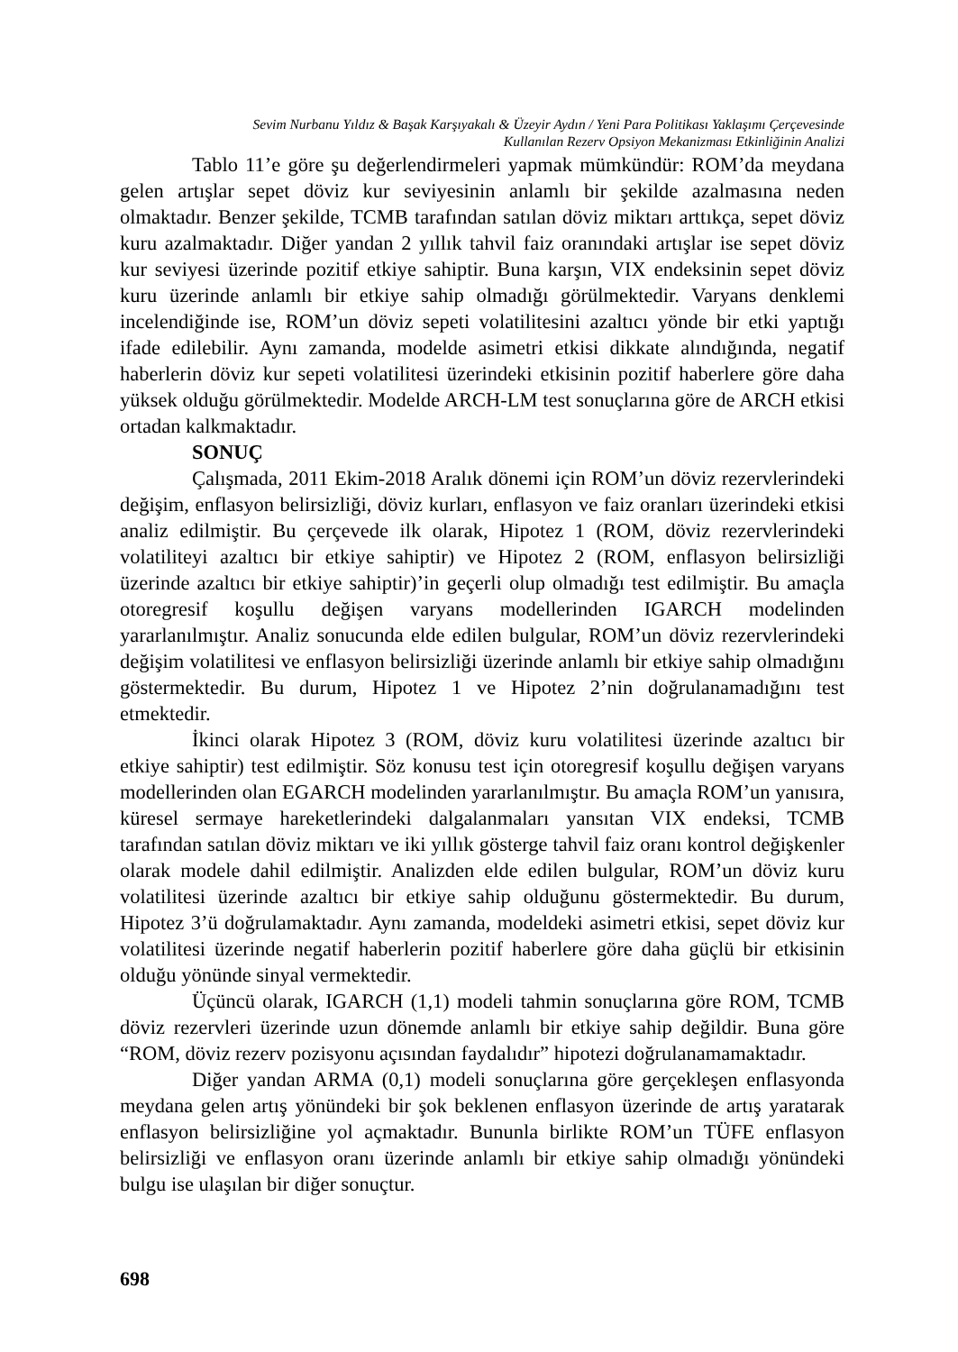Sevim Nurbanu Yıldız & Başak Karşıyakalı & Üzeyir Aydın / Yeni Para Politikası Yaklaşımı Çerçevesinde
Kullanılan Rezerv Opsiyon Mekanizması Etkinliğinin Analizi
Tablo 11’e göre şu değerlendirmeleri yapmak mümkündür: ROM’da meydana gelen artışlar sepet döviz kur seviyesinin anlamlı bir şekilde azalmasına neden olmaktadır. Benzer şekilde, TCMB tarafından satılan döviz miktarı arttıkça, sepet döviz kuru azalmaktadır. Diğer yandan 2 yıllık tahvil faiz oranındaki artışlar ise sepet döviz kur seviyesi üzerinde pozitif etkiye sahiptir. Buna karşın, VIX endeksinin sepet döviz kuru üzerinde anlamlı bir etkiye sahip olmadığı görülmektedir. Varyans denklemi incelendiğinde ise, ROM’un döviz sepeti volatilitesini azaltıcı yönde bir etki yaptığı ifade edilebilir. Aynı zamanda, modelde asimetri etkisi dikkate alındığında, negatif haberlerin döviz kur sepeti volatilitesi üzerindeki etkisinin pozitif haberlere göre daha yüksek olduğu görülmektedir. Modelde ARCH-LM test sonuçlarına göre de ARCH etkisi ortadan kalkmaktadır.
SONUÇ
Çalışmada, 2011 Ekim-2018 Aralık dönemi için ROM’un döviz rezervlerindeki değişim, enflasyon belirsizliği, döviz kurları, enflasyon ve faiz oranları üzerindeki etkisi analiz edilmiştir. Bu çerçevede ilk olarak, Hipotez 1 (ROM, döviz rezervlerindeki volatiliteyi azaltıcı bir etkiye sahiptir) ve Hipotez 2 (ROM, enflasyon belirsizliği üzerinde azaltıcı bir etkiye sahiptir)’in geçerli olup olmadığı test edilmiştir. Bu amaçla otoregresif koşullu değişen varyans modellerinden IGARCH modelinden yararlanılmıştır. Analiz sonucunda elde edilen bulgular, ROM’un döviz rezervlerindeki değişim volatilitesi ve enflasyon belirsizliği üzerinde anlamlı bir etkiye sahip olmadığını göstermektedir. Bu durum, Hipotez 1 ve Hipotez 2’nin doğrulanamadığını test etmektedir.
İkinci olarak Hipotez 3 (ROM, döviz kuru volatilitesi üzerinde azaltıcı bir etkiye sahiptir) test edilmiştir. Söz konusu test için otoregresif koşullu değişen varyans modellerinden olan EGARCH modelinden yararlanılmıştır. Bu amaçla ROM’un yanısıra, küresel sermaye hareketlerindeki dalgalanmaları yansıtan VIX endeksi, TCMB tarafından satılan döviz miktarı ve iki yıllık gösterge tahvil faiz oranı kontrol değişkenler olarak modele dahil edilmiştir. Analizden elde edilen bulgular, ROM’un döviz kuru volatilitesi üzerinde azaltıcı bir etkiye sahip olduğunu göstermektedir. Bu durum, Hipotez 3’ü doğrulamaktadır. Aynı zamanda, modeldeki asimetri etkisi, sepet döviz kur volatilitesi üzerinde negatif haberlerin pozitif haberlere göre daha güçlü bir etkisinin olduğu yönünde sinyal vermektedir.
Üçüncü olarak, IGARCH (1,1) modeli tahmin sonuçlarına göre ROM, TCMB döviz rezervleri üzerinde uzun dönemde anlamlı bir etkiye sahip değildir. Buna göre “ROM, döviz rezerv pozisyonu açısından faydalıdır” hipotezi doğrulanamamaktadır.
Diğer yandan ARMA (0,1) modeli sonuçlarına göre gerçekleşen enflasyonda meydana gelen artış yönündeki bir şok beklenen enflasyon üzerinde de artış yaratarak enflasyon belirsizliğine yol açmaktadır. Bununla birlikte ROM’un TÜFE enflasyon belirsizliği ve enflasyon oranı üzerinde anlamlı bir etkiye sahip olmadığı yönündeki bulgu ise ulaşılan bir diğer sonuçtur.
698